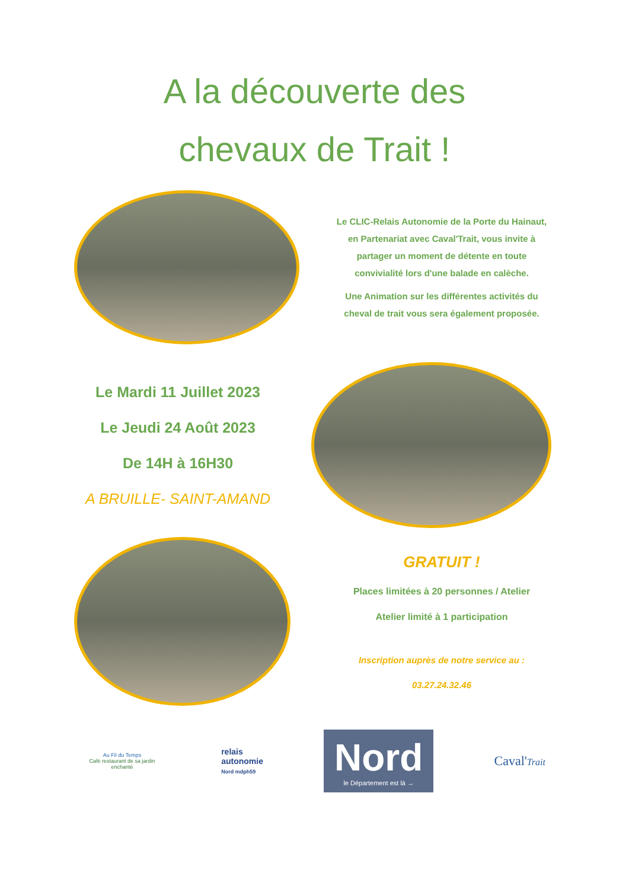A la découverte des
chevaux de Trait !
Le CLIC-Relais Autonomie de la Porte du Hainaut, en Partenariat avec Caval'Trait, vous invite à partager un moment de détente en toute convivialité lors d'une balade en calèche.
Une Animation sur les différentes activités du cheval de trait vous sera également proposée.
Le Mardi 11 Juillet 2023
Le Jeudi 24 Août 2023
De 14H à 16H30
A BRUILLE- SAINT-AMAND
GRATUIT !
Places limitées à 20 personnes / Atelier
Atelier limité à 1 participation
Inscription auprès de notre service au :
03.27.24.32.46
Au Fil du Temps
Café restaurant de sa jardin enchanté
relais
autonomie
Nord mdph59
Nord
le Département est là →
Caval'Trait